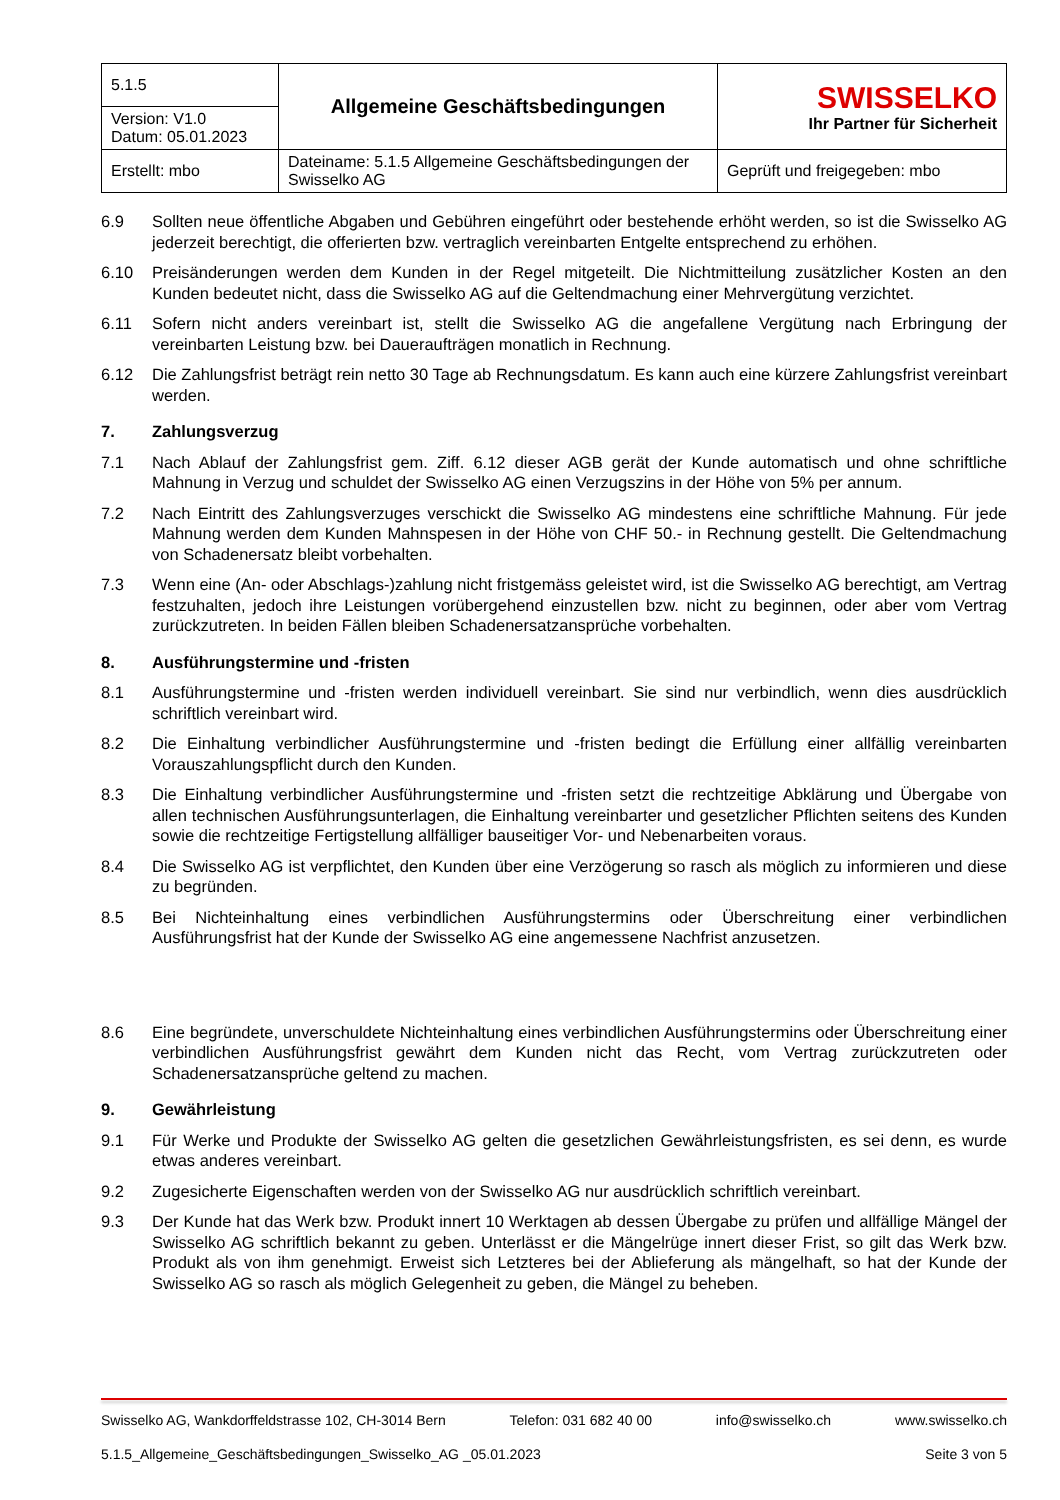| 5.1.5 | Allgemeine Geschäftsbedingungen | SWISSELKO Ihr Partner für Sicherheit |
| Version: V1.0 Datum: 05.01.2023 | | |
| Erstellt: mbo | Dateiname: 5.1.5 Allgemeine Geschäftsbedingungen der Swisselko AG | Geprüft und freigegeben: mbo |
6.9 Sollten neue öffentliche Abgaben und Gebühren eingeführt oder bestehende erhöht werden, so ist die Swisselko AG jederzeit berechtigt, die offerierten bzw. vertraglich vereinbarten Entgelte entsprechend zu erhöhen.
6.10 Preisänderungen werden dem Kunden in der Regel mitgeteilt. Die Nichtmitteilung zusätzlicher Kosten an den Kunden bedeutet nicht, dass die Swisselko AG auf die Geltendmachung einer Mehrvergütung verzichtet.
6.11 Sofern nicht anders vereinbart ist, stellt die Swisselko AG die angefallene Vergütung nach Erbringung der vereinbarten Leistung bzw. bei Daueraufträgen monatlich in Rechnung.
6.12 Die Zahlungsfrist beträgt rein netto 30 Tage ab Rechnungsdatum. Es kann auch eine kürzere Zahlungsfrist vereinbart werden.
7. Zahlungsverzug
7.1 Nach Ablauf der Zahlungsfrist gem. Ziff. 6.12 dieser AGB gerät der Kunde automatisch und ohne schriftliche Mahnung in Verzug und schuldet der Swisselko AG einen Verzugszins in der Höhe von 5% per annum.
7.2 Nach Eintritt des Zahlungsverzuges verschickt die Swisselko AG mindestens eine schriftliche Mahnung. Für jede Mahnung werden dem Kunden Mahnspesen in der Höhe von CHF 50.- in Rechnung gestellt. Die Geltendmachung von Schadenersatz bleibt vorbehalten.
7.3 Wenn eine (An- oder Abschlags-)zahlung nicht fristgemäss geleistet wird, ist die Swisselko AG berechtigt, am Vertrag festzuhalten, jedoch ihre Leistungen vorübergehend einzustellen bzw. nicht zu beginnen, oder aber vom Vertrag zurückzutreten. In beiden Fällen bleiben Schadenersatzansprüche vorbehalten.
8. Ausführungstermine und -fristen
8.1 Ausführungstermine und -fristen werden individuell vereinbart. Sie sind nur verbindlich, wenn dies ausdrücklich schriftlich vereinbart wird.
8.2 Die Einhaltung verbindlicher Ausführungstermine und -fristen bedingt die Erfüllung einer allfällig vereinbarten Vorauszahlungspflicht durch den Kunden.
8.3 Die Einhaltung verbindlicher Ausführungstermine und -fristen setzt die rechtzeitige Abklärung und Übergabe von allen technischen Ausführungsunterlagen, die Einhaltung vereinbarter und gesetzlicher Pflichten seitens des Kunden sowie die rechtzeitige Fertigstellung allfälliger bauseitiger Vor- und Nebenarbeiten voraus.
8.4 Die Swisselko AG ist verpflichtet, den Kunden über eine Verzögerung so rasch als möglich zu informieren und diese zu begründen.
8.5 Bei Nichteinhaltung eines verbindlichen Ausführungstermins oder Überschreitung einer verbindlichen Ausführungsfrist hat der Kunde der Swisselko AG eine angemessene Nachfrist anzusetzen.
8.6 Eine begründete, unverschuldete Nichteinhaltung eines verbindlichen Ausführungstermins oder Überschreitung einer verbindlichen Ausführungsfrist gewährt dem Kunden nicht das Recht, vom Vertrag zurückzutreten oder Schadenersatzansprüche geltend zu machen.
9. Gewährleistung
9.1 Für Werke und Produkte der Swisselko AG gelten die gesetzlichen Gewährleistungsfristen, es sei denn, es wurde etwas anderes vereinbart.
9.2 Zugesicherte Eigenschaften werden von der Swisselko AG nur ausdrücklich schriftlich vereinbart.
9.3 Der Kunde hat das Werk bzw. Produkt innert 10 Werktagen ab dessen Übergabe zu prüfen und allfällige Mängel der Swisselko AG schriftlich bekannt zu geben. Unterlässt er die Mängelrüge innert dieser Frist, so gilt das Werk bzw. Produkt als von ihm genehmigt. Erweist sich Letzteres bei der Ablieferung als mängelhaft, so hat der Kunde der Swisselko AG so rasch als möglich Gelegenheit zu geben, die Mängel zu beheben.
Swisselko AG, Wankdorffeldstrasse 102, CH-3014 Bern Telefon: 031 682 40 00 info@swisselko.ch www.swisselko.ch
5.1.5_Allgemeine_Geschäftsbedingungen_Swisselko_AG _05.01.2023 Seite 3 von 5